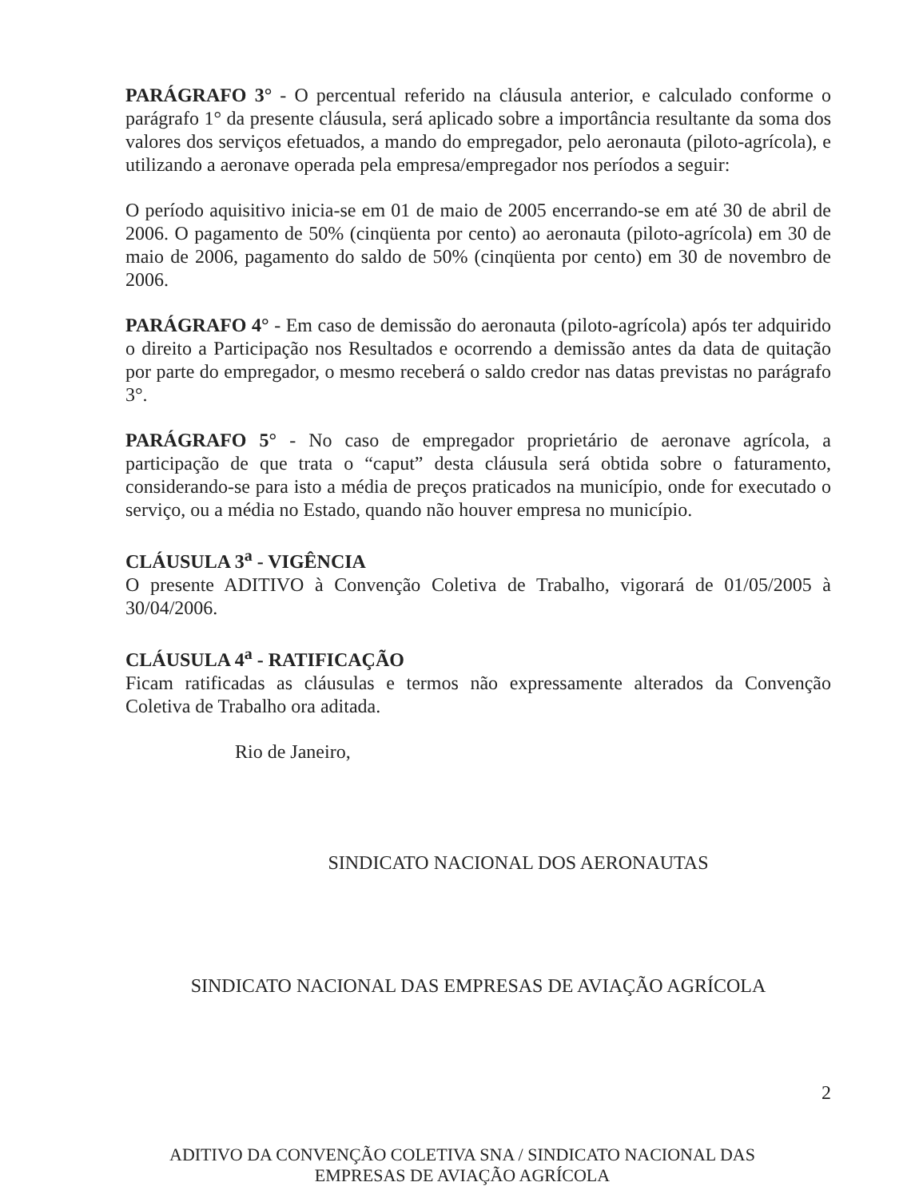PARÁGRAFO 3° - O percentual referido na cláusula anterior, e calculado conforme o parágrafo 1° da presente cláusula, será aplicado sobre a importância resultante da soma dos valores dos serviços efetuados, a mando do empregador, pelo aeronauta (piloto-agrícola), e utilizando a aeronave operada pela empresa/empregador nos períodos a seguir:
O período aquisitivo inicia-se em 01 de maio de 2005 encerrando-se em até 30 de abril de 2006. O pagamento de 50% (cinqüenta por cento) ao aeronauta (piloto-agrícola) em 30 de maio de 2006, pagamento do saldo de 50% (cinqüenta por cento) em 30 de novembro de 2006.
PARÁGRAFO 4° - Em caso de demissão do aeronauta (piloto-agrícola) após ter adquirido o direito a Participação nos Resultados e ocorrendo a demissão antes da data de quitação por parte do empregador, o mesmo receberá o saldo credor nas datas previstas no parágrafo 3°.
PARÁGRAFO 5° - No caso de empregador proprietário de aeronave agrícola, a participação de que trata o “caput” desta cláusula será obtida sobre o faturamento, considerando-se para isto a média de preços praticados na município, onde for executado o serviço, ou a média no Estado, quando não houver empresa no município.
CLÁUSULA 3<sup>a</sup> - VIGÊNCIA
O presente ADITIVO à Convenção Coletiva de Trabalho, vigorará de 01/05/2005 à 30/04/2006.
CLÁUSULA 4<sup>a</sup> - RATIFICAÇÃO
Ficam ratificadas as cláusulas e termos não expressamente alterados da Convenção Coletiva de Trabalho ora aditada.
Rio de Janeiro,
SINDICATO NACIONAL DOS AERONAUTAS
SINDICATO NACIONAL DAS EMPRESAS DE AVIAÇÃO AGRÍCOLA
2
ADITIVO DA CONVENÇÃO COLETIVA SNA / SINDICATO NACIONAL DAS
EMPRESAS DE AVIAÇÃO AGRÍCOLA